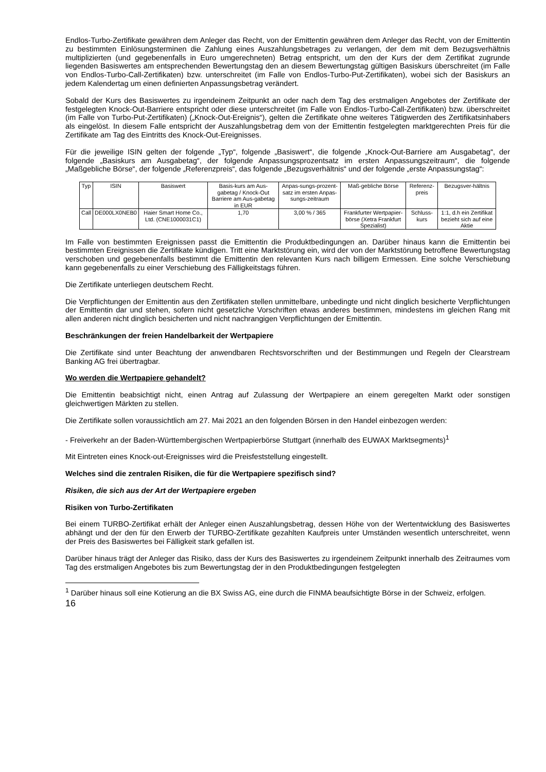Endlos-Turbo-Zertifikate gewähren dem Anleger das Recht, von der Emittentin gewähren dem Anleger das Recht, von der Emittentin zu bestimmten Einlösungsterminen die Zahlung eines Auszahlungsbetrages zu verlangen, der dem mit dem Bezugsverhältnis multiplizierten (und gegebenenfalls in Euro umgerechneten) Betrag entspricht, um den der Kurs der dem Zertifikat zugrunde liegenden Basiswertes am entsprechenden Bewertungstag den an diesem Bewertungstag gültigen Basiskurs überschreitet (im Falle von Endlos-Turbo-Call-Zertifikaten) bzw. unterschreitet (im Falle von Endlos-Turbo-Put-Zertifikaten), wobei sich der Basiskurs an jedem Kalendertag um einen definierten Anpassungsbetrag verändert.
Sobald der Kurs des Basiswertes zu irgendeinem Zeitpunkt an oder nach dem Tag des erstmaligen Angebotes der Zertifikate der festgelegten Knock-Out-Barriere entspricht oder diese unterschreitet (im Falle von Endlos-Turbo-Call-Zertifikaten) bzw. überschreitet (im Falle von Turbo-Put-Zertifikaten) („Knock-Out-Ereignis“), gelten die Zertifikate ohne weiteres Tätigwerden des Zertifikatsinhabers als eingelöst. In diesem Falle entspricht der Auszahlungsbetrag dem von der Emittentin festgelegten marktgerechten Preis für die Zertifikate am Tag des Eintritts des Knock-Out-Ereignisses.
Für die jeweilige ISIN gelten der folgende „Typ“, folgende „Basiswert“, die folgende „Knock-Out-Barriere am Ausgabetag“, der folgende „Basiskurs am Ausgabetag“, der folgende Anpassungsprozentsatz im ersten Anpassungszeitraum“, die folgende „Maßgebliche Börse“, der folgende „Referenzpreis“, das folgende „Bezugsverhältnis“ und der folgende „erste Anpassungstag“:
| Typ | ISIN | Basiswert | Basis-kurs am Aus-gabetag / Knock-Out Barriere am Aus-gabetag in EUR | Anpas-sungs-prozent-satz im ersten Anpas-sungs-zeitraum | Maß-gebliche Börse | Referenz-preis | Bezugsver-hältnis |
| --- | --- | --- | --- | --- | --- | --- | --- |
| Call | DE000LX0NEB0 | Haier Smart Home Co., Ltd. (CNE1000031C1) | 1,70 | 3,00 % / 365 | Frankfurter Wertpapier-börse (Xetra Frankfurt Spezialist) | Schluss-kurs | 1:1, d.h ein Zertifikat bezieht sich auf eine Aktie |
Im Falle von bestimmten Ereignissen passt die Emittentin die Produktbedingungen an. Darüber hinaus kann die Emittentin bei bestimmten Ereignissen die Zertifikate kündigen. Tritt eine Marktstörung ein, wird der von der Marktstörung betroffene Bewertungstag verschoben und gegebenenfalls bestimmt die Emittentin den relevanten Kurs nach billigem Ermessen. Eine solche Verschiebung kann gegebenenfalls zu einer Verschiebung des Fälligkeitstags führen.
Die Zertifikate unterliegen deutschem Recht.
Die Verpflichtungen der Emittentin aus den Zertifikaten stellen unmittelbare, unbedingte und nicht dinglich besicherte Verpflichtungen der Emittentin dar und stehen, sofern nicht gesetzliche Vorschriften etwas anderes bestimmen, mindestens im gleichen Rang mit allen anderen nicht dinglich besicherten und nicht nachrangigen Verpflichtungen der Emittentin.
Beschränkungen der freien Handelbarkeit der Wertpapiere
Die Zertifikate sind unter Beachtung der anwendbaren Rechtsvorschriften und der Bestimmungen und Regeln der Clearstream Banking AG frei übertragbar.
Wo werden die Wertpapiere gehandelt?
Die Emittentin beabsichtigt nicht, einen Antrag auf Zulassung der Wertpapiere an einem geregelten Markt oder sonstigen gleichwertigen Märkten zu stellen.
Die Zertifikate sollen voraussichtlich am 27. Mai 2021 an den folgenden Börsen in den Handel einbezogen werden:
- Freiverkehr an der Baden-Württembergischen Wertpapierbörse Stuttgart (innerhalb des EUWAX Marktsegments)<sup>1</sup>
Mit Eintreten eines Knock-out-Ereignisses wird die Preisfeststellung eingestellt.
Welches sind die zentralen Risiken, die für die Wertpapiere spezifisch sind?
Risiken, die sich aus der Art der Wertpapiere ergeben
Risiken von Turbo-Zertifikaten
Bei einem TURBO-Zertifikat erhält der Anleger einen Auszahlungsbetrag, dessen Höhe von der Wertentwicklung des Basiswertes abhängt und der den für den Erwerb der TURBO-Zertifikate gezahlten Kaufpreis unter Umständen wesentlich unterschreitet, wenn der Preis des Basiswertes bei Fälligkeit stark gefallen ist.
Darüber hinaus trägt der Anleger das Risiko, dass der Kurs des Basiswertes zu irgendeinem Zeitpunkt innerhalb des Zeitraumes vom Tag des erstmaligen Angebotes bis zum Bewertungstag der in den Produktbedingungen festgelegten
<sup>1</sup> Darüber hinaus soll eine Kotierung an die BX Swiss AG, eine durch die FINMA beaufsichtigte Börse in der Schweiz, erfolgen.
16